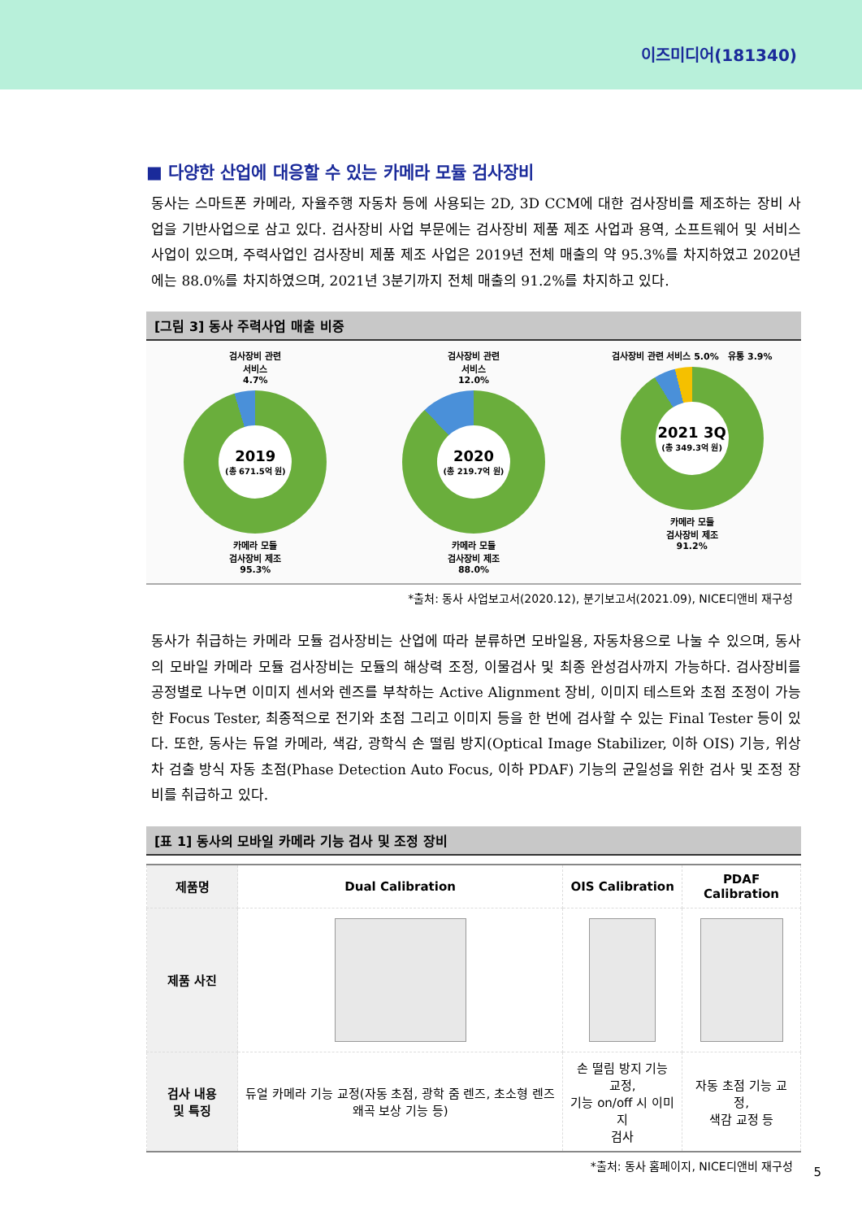이즈미디어(181340)
■ 다양한 산업에 대응할 수 있는 카메라 모듈 검사장비
동사는 스마트폰 카메라, 자율주행 자동차 등에 사용되는 2D, 3D CCM에 대한 검사장비를 제조하는 장비 사업을 기반사업으로 삼고 있다. 검사장비 사업 부문에는 검사장비 제품 제조 사업과 용역, 소프트웨어 및 서비스 사업이 있으며, 주력사업인 검사장비 제품 제조 사업은 2019년 전체 매출의 약 95.3%를 차지하였고 2020년에는 88.0%를 차지하였으며, 2021년 3분기까지 전체 매출의 91.2%를 차지하고 있다.
[그림 3] 동사 주력사업 매출 비중
검사장비 관련
서비스
4.7%
2019
(총 671.5억 원)
카메라 모듈
검사장비 제조
95.3%
검사장비 관련
서비스
12.0%
2020
(총 219.7억 원)
카메라 모듈
검사장비 제조
88.0%
검사장비 관련 서비스 5.0% 유통 3.9%
2021 3Q
(총 349.3억 원)
카메라 모듈
검사장비 제조
91.2%
*출처: 동사 사업보고서(2020.12), 분기보고서(2021.09), NICE디앤비 재구성
동사가 취급하는 카메라 모듈 검사장비는 산업에 따라 분류하면 모바일용, 자동차용으로 나눌 수 있으며, 동사의 모바일 카메라 모듈 검사장비는 모듈의 해상력 조정, 이물검사 및 최종 완성검사까지 가능하다. 검사장비를 공정별로 나누면 이미지 센서와 렌즈를 부착하는 Active Alignment 장비, 이미지 테스트와 초점 조정이 가능한 Focus Tester, 최종적으로 전기와 초점 그리고 이미지 등을 한 번에 검사할 수 있는 Final Tester 등이 있다. 또한, 동사는 듀얼 카메라, 색감, 광학식 손 떨림 방지(Optical Image Stabilizer, 이하 OIS) 기능, 위상차 검출 방식 자동 초점(Phase Detection Auto Focus, 이하 PDAF) 기능의 균일성을 위한 검사 및 조정 장비를 취급하고 있다.
[표 1] 동사의 모바일 카메라 기능 검사 및 조정 장비
| 제품명 | Dual Calibration | OIS Calibration | PDAF Calibration |
| --- | --- | --- | --- |
| 제품 사진 | | | |
| 검사 내용 및 특징 | 듀얼 카메라 기능 교정(자동 초점, 광학 줌 렌즈, 초소형 렌즈 왜곡 보상 기능 등) | 손 떨림 방지 기능 교정, 기능 on/off 시 이미지 검사 | 자동 초점 기능 교정, 색감 교정 등 |
*출처: 동사 홈페이지, NICE디앤비 재구성
5